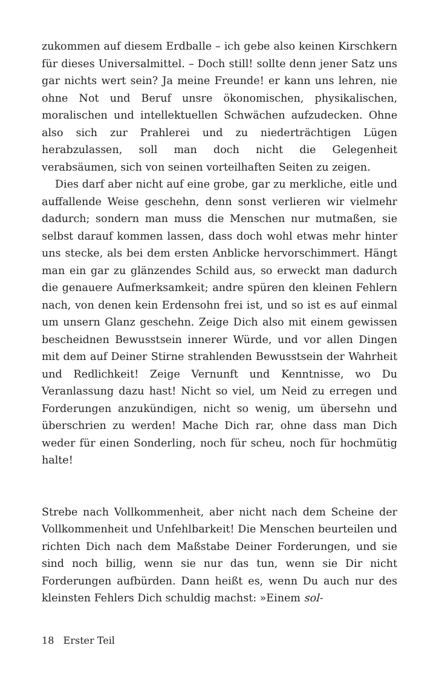zukommen auf diesem Erdballe – ich gebe also keinen Kirschkern für dieses Universalmittel. – Doch still! sollte denn jener Satz uns gar nichts wert sein? Ja meine Freunde! er kann uns lehren, nie ohne Not und Beruf unsre ökonomischen, physikalischen, moralischen und intellektuellen Schwächen aufzudecken. Ohne also sich zur Prahlerei und zu niederträchtigen Lügen herabzulassen, soll man doch nicht die Gelegenheit verabsäumen, sich von seinen vorteilhaften Seiten zu zeigen.
Dies darf aber nicht auf eine grobe, gar zu merkliche, eitle und auffallende Weise geschehn, denn sonst verlieren wir vielmehr dadurch; sondern man muss die Menschen nur mutmaßen, sie selbst darauf kommen lassen, dass doch wohl etwas mehr hinter uns stecke, als bei dem ersten Anblicke hervorschimmert. Hängt man ein gar zu glänzendes Schild aus, so erweckt man dadurch die genauere Aufmerksamkeit; andre spüren den kleinen Fehlern nach, von denen kein Erdensohn frei ist, und so ist es auf einmal um unsern Glanz geschehn. Zeige Dich also mit einem gewissen bescheidnen Bewusstsein innerer Würde, und vor allen Dingen mit dem auf Deiner Stirne strahlenden Bewusstsein der Wahrheit und Redlichkeit! Zeige Vernunft und Kenntnisse, wo Du Veranlassung dazu hast! Nicht so viel, um Neid zu erregen und Forderungen anzukündigen, nicht so wenig, um übersehn und überschrien zu werden! Mache Dich rar, ohne dass man Dich weder für einen Sonderling, noch für scheu, noch für hochmütig halte!
Strebe nach Vollkommenheit, aber nicht nach dem Scheine der Vollkommenheit und Unfehlbarkeit! Die Menschen beurteilen und richten Dich nach dem Maßstabe Deiner Forderungen, und sie sind noch billig, wenn sie nur das tun, wenn sie Dir nicht Forderungen aufbürden. Dann heißt es, wenn Du auch nur des kleinsten Fehlers Dich schuldig machst: »Einem sol-
18 Erster Teil